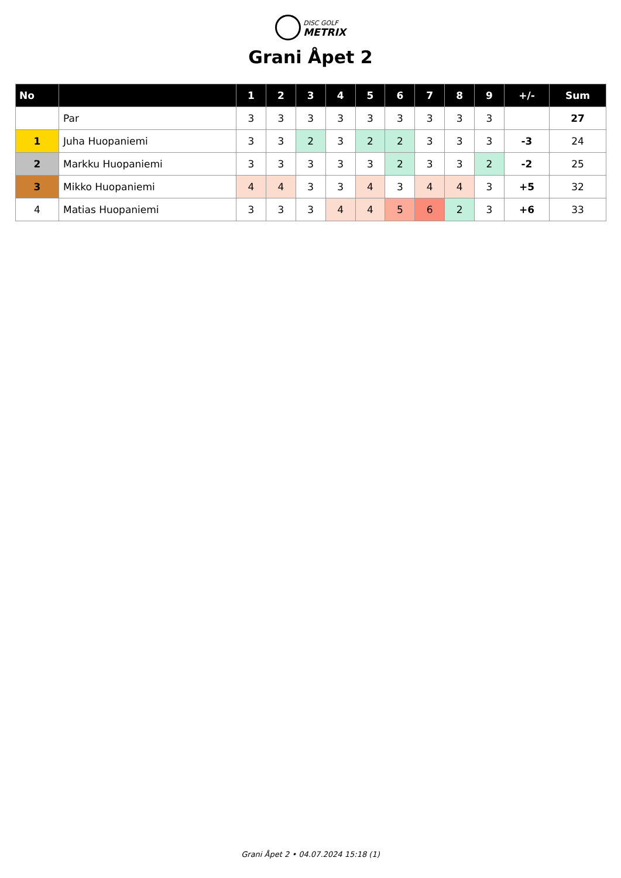DISC GOLF
METRIX
Grani Åpet 2
| No | | 1 | 2 | 3 | 4 | 5 | 6 | 7 | 8 | 9 | +/- | Sum |
| --- | --- | --- | --- | --- | --- | --- | --- | --- | --- | --- | --- | --- |
| | Par | 3 | 3 | 3 | 3 | 3 | 3 | 3 | 3 | 3 | | 27 |
| 1 | Juha Huopaniemi | 3 | 3 | 2 | 3 | 2 | 2 | 3 | 3 | 3 | -3 | 24 |
| 2 | Markku Huopaniemi | 3 | 3 | 3 | 3 | 3 | 2 | 3 | 3 | 2 | -2 | 25 |
| 3 | Mikko Huopaniemi | 4 | 4 | 3 | 3 | 4 | 3 | 4 | 4 | 3 | +5 | 32 |
| 4 | Matias Huopaniemi | 3 | 3 | 3 | 4 | 4 | 5 | 6 | 2 | 3 | +6 | 33 |
Grani Åpet 2 • 04.07.2024 15:18 (1)